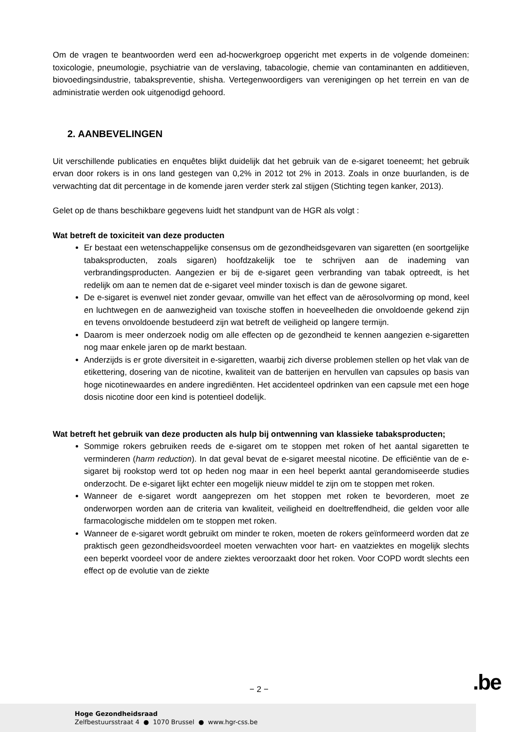Om de vragen te beantwoorden werd een ad-hocwerkgroep opgericht met experts in de volgende domeinen: toxicologie, pneumologie, psychiatrie van de verslaving, tabacologie, chemie van contaminanten en additieven, biovoedingsindustrie, tabakspreventie, shisha. Vertegenwoordigers van verenigingen op het terrein en van de administratie werden ook uitgenodigd gehoord.
2. AANBEVELINGEN
Uit verschillende publicaties en enquêtes blijkt duidelijk dat het gebruik van de e-sigaret toeneemt; het gebruik ervan door rokers is in ons land gestegen van 0,2% in 2012 tot 2% in 2013. Zoals in onze buurlanden, is de verwachting dat dit percentage in de komende jaren verder sterk zal stijgen (Stichting tegen kanker, 2013).
Gelet op de thans beschikbare gegevens luidt het standpunt van de HGR als volgt :
Wat betreft de toxiciteit van deze producten
Er bestaat een wetenschappelijke consensus om de gezondheidsgevaren van sigaretten (en soortgelijke tabaksproducten, zoals sigaren) hoofdzakelijk toe te schrijven aan de inademing van verbrandingsproducten. Aangezien er bij de e-sigaret geen verbranding van tabak optreedt, is het redelijk om aan te nemen dat de e-sigaret veel minder toxisch is dan de gewone sigaret.
De e-sigaret is evenwel niet zonder gevaar, omwille van het effect van de aërosolvorming op mond, keel en luchtwegen en de aanwezigheid van toxische stoffen in hoeveelheden die onvoldoende gekend zijn en tevens onvoldoende bestudeerd zijn wat betreft de veiligheid op langere termijn.
Daarom is meer onderzoek nodig om alle effecten op de gezondheid te kennen aangezien e-sigaretten nog maar enkele jaren op de markt bestaan.
Anderzijds is er grote diversiteit in e-sigaretten, waarbij zich diverse problemen stellen op het vlak van de etikettering, dosering van de nicotine, kwaliteit van de batterijen en hervullen van capsules op basis van hoge nicotinewaardes en andere ingrediënten. Het accidenteel opdrinken van een capsule met een hoge dosis nicotine door een kind is potentieel dodelijk.
Wat betreft het gebruik van deze producten als hulp bij ontwenning van klassieke tabaksproducten;
Sommige rokers gebruiken reeds de e-sigaret om te stoppen met roken of het aantal sigaretten te verminderen (harm reduction). In dat geval bevat de e-sigaret meestal nicotine. De efficiëntie van de e-sigaret bij rookstop werd tot op heden nog maar in een heel beperkt aantal gerandomiseerde studies onderzocht. De e-sigaret lijkt echter een mogelijk nieuw middel te zijn om te stoppen met roken.
Wanneer de e-sigaret wordt aangeprezen om het stoppen met roken te bevorderen, moet ze onderworpen worden aan de criteria van kwaliteit, veiligheid en doeltreffendheid, die gelden voor alle farmacologische middelen om te stoppen met roken.
Wanneer de e-sigaret wordt gebruikt om minder te roken, moeten de rokers geïnformeerd worden dat ze praktisch geen gezondheidsvoordeel moeten verwachten voor hart- en vaatziektes en mogelijk slechts een beperkt voordeel voor de andere ziektes veroorzaakt door het roken. Voor COPD wordt slechts een effect op de evolutie van de ziekte
− 2 − .be
Hoge Gezondheidsraad
Zelfbestuursstraat 4 ● 1070 Brussel ● www.hgr-css.be